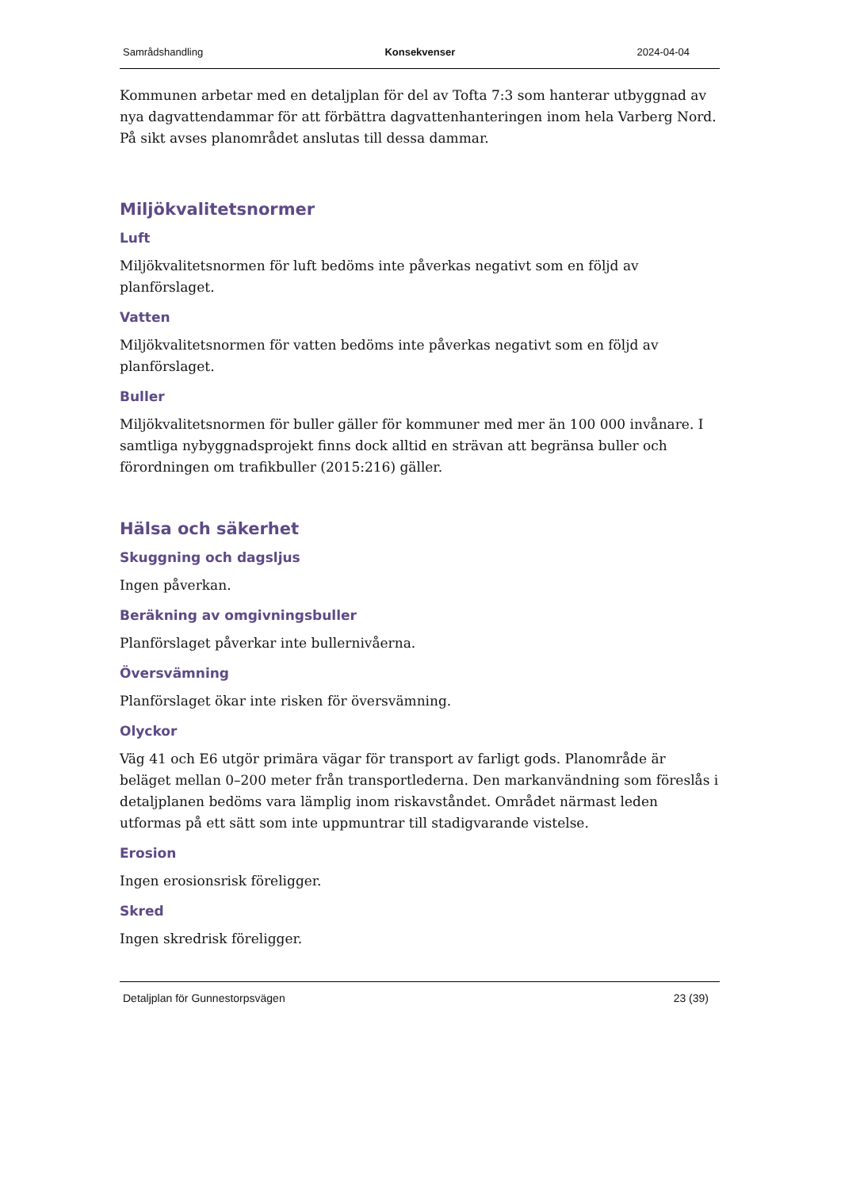Samrådshandling Konsekvenser 2024-04-04
Kommunen arbetar med en detaljplan för del av Tofta 7:3 som hanterar utbyggnad av nya dagvattendammar för att förbättra dagvattenhanteringen inom hela Varberg Nord. På sikt avses planområdet anslutas till dessa dammar.
Miljökvalitetsnormer
Luft
Miljökvalitetsnormen för luft bedöms inte påverkas negativt som en följd av planförslaget.
Vatten
Miljökvalitetsnormen för vatten bedöms inte påverkas negativt som en följd av planförslaget.
Buller
Miljökvalitetsnormen för buller gäller för kommuner med mer än 100 000 invånare. I samtliga nybyggnadsprojekt finns dock alltid en strävan att begränsa buller och förordningen om trafikbuller (2015:216) gäller.
Hälsa och säkerhet
Skuggning och dagsljus
Ingen påverkan.
Beräkning av omgivningsbuller
Planförslaget påverkar inte bullernivåerna.
Översvämning
Planförslaget ökar inte risken för översvämning.
Olyckor
Väg 41 och E6 utgör primära vägar för transport av farligt gods. Planområde är beläget mellan 0–200 meter från transportlederna. Den markanvändning som föreslås i detaljplanen bedöms vara lämplig inom riskavståndet. Området närmast leden utformas på ett sätt som inte uppmuntrar till stadigvarande vistelse.
Erosion
Ingen erosionsrisk föreligger.
Skred
Ingen skredrisk föreligger.
Detaljplan för Gunnestorpsvägen 23 (39)